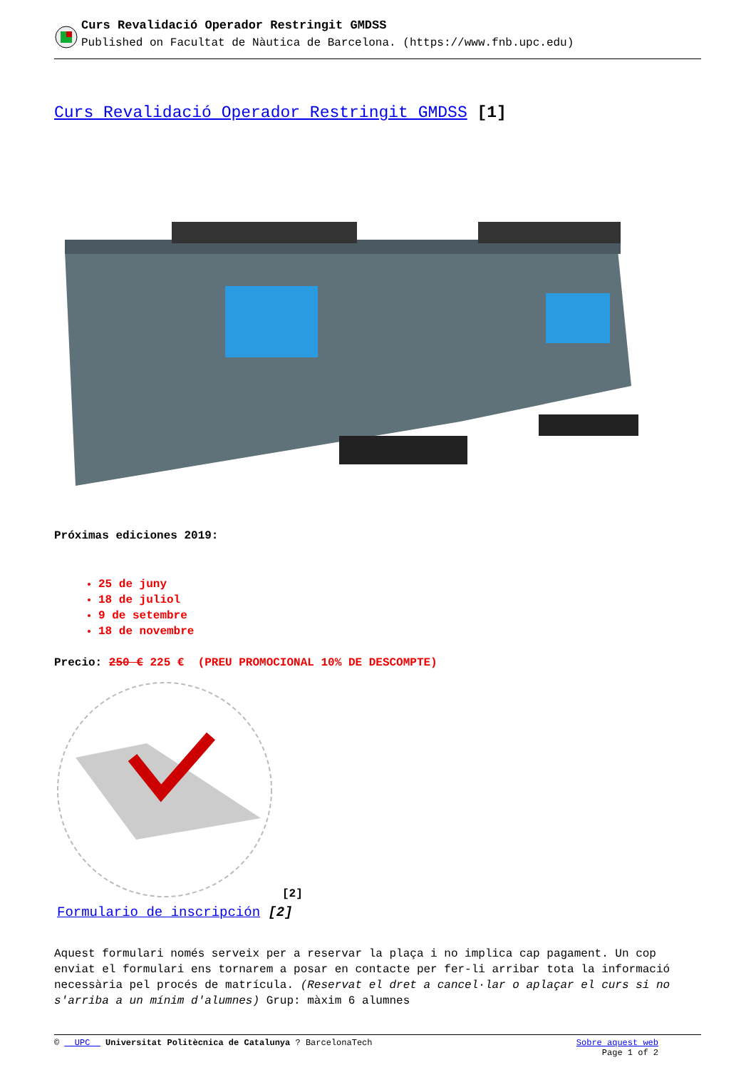Curs Revalidació Operador Restringit GMDSS
Published on Facultat de Nàutica de Barcelona. (https://www.fnb.upc.edu)
Curs Revalidació Operador Restringit GMDSS [1]
Próximas ediciones 2019:
25 de juny
18 de juliol
9 de setembre
18 de novembre
Precio: 250 € 225 € (PREU PROMOCIONAL 10% DE DESCOMPTE)
[2]
Formulario de inscripción [2]
Aquest formulari només serveix per a reservar la plaça i no implica cap pagament. Un cop enviat el formulari ens tornarem a posar en contacte per fer-li arribar tota la informació necessària pel procés de matrícula. (Reservat el dret a cancel·lar o aplaçar el curs si no s'arriba a un mínim d'alumnes) Grup: màxim 6 alumnes
© UPC Universitat Politècnica de Catalunya ? BarcelonaTech
Sobre aquest web
Page 1 of 2